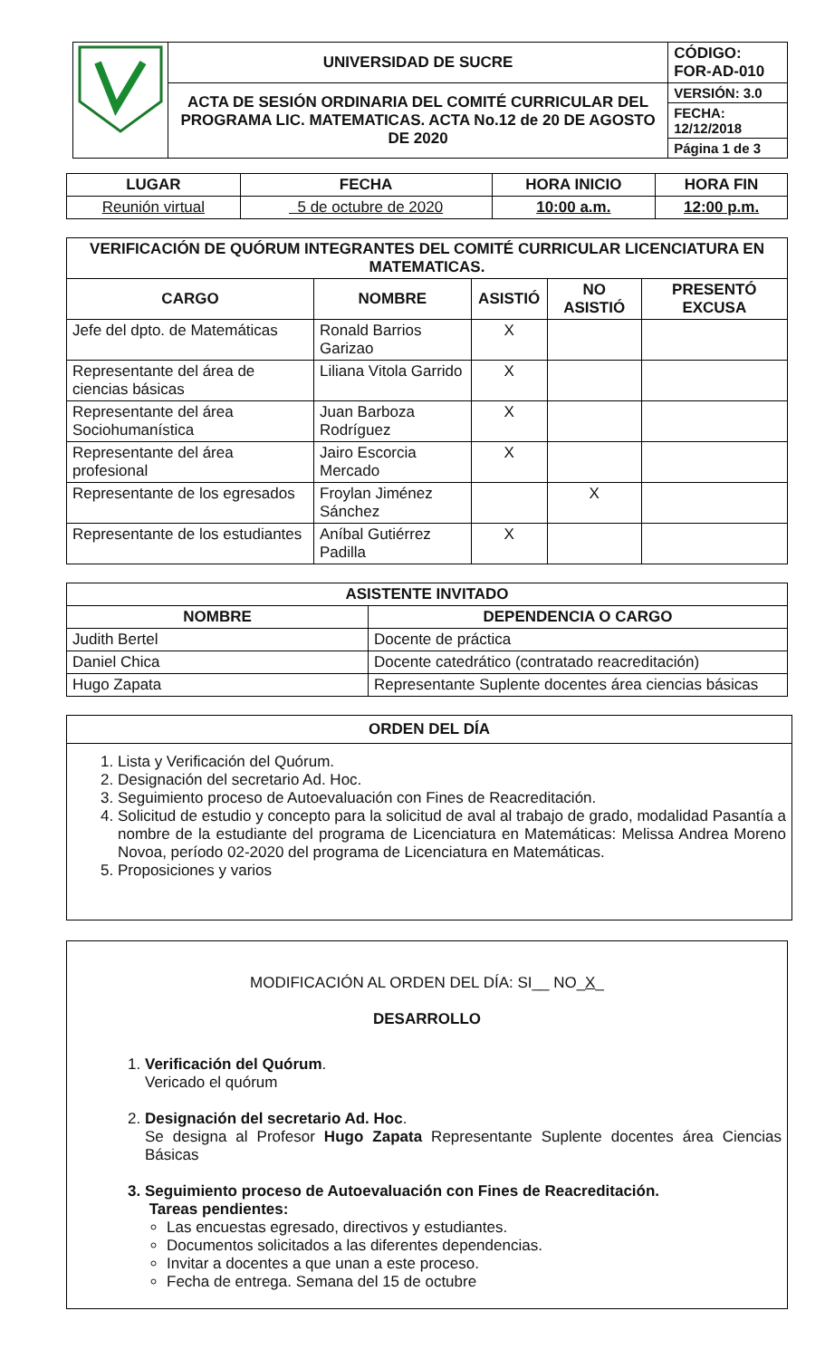| | UNIVERSIDAD DE SUCRE | CÓDIGO: FOR-AD-010 |
| | ACTA DE SESIÓN ORDINARIA DEL COMITÉ CURRICULAR DEL PROGRAMA LIC. MATEMATICAS. ACTA No.12 de 20 DE AGOSTO DE 2020 | VERSIÓN: 3.0 |
| | | FECHA: 12/12/2018 |
| | | Página 1 de 3 |
| LUGAR | FECHA | HORA INICIO | HORA FIN |
| --- | --- | --- | --- |
| Reunión virtual | 5 de octubre de 2020 | 10:00 a.m. | 12:00 p.m. |
| VERIFICACIÓN DE QUÓRUM INTEGRANTES DEL COMITÉ CURRICULAR LICENCIATURA EN MATEMATICAS. | | | | |
| --- | --- | --- | --- | --- |
| CARGO | NOMBRE | ASISTIÓ | NO ASISTIÓ | PRESENTÓ EXCUSA |
| Jefe del dpto. de Matemáticas | Ronald Barrios Garizao | X | | |
| Representante del área de ciencias básicas | Liliana Vitola Garrido | X | | |
| Representante del área Sociohumanística | Juan Barboza Rodríguez | X | | |
| Representante del área profesional | Jairo Escorcia Mercado | X | | |
| Representante de los egresados | Froylan Jiménez Sánchez | | X | |
| Representante de los estudiantes | Aníbal Gutiérrez Padilla | X | | |
| ASISTENTE INVITADO | |
| --- | --- |
| NOMBRE | DEPENDENCIA O CARGO |
| Judith Bertel | Docente de práctica |
| Daniel Chica | Docente catedrático (contratado reacreditación) |
| Hugo Zapata | Representante Suplente docentes área ciencias básicas |
ORDEN DEL DÍA
1. Lista y Verificación del Quórum.
2. Designación del secretario Ad. Hoc.
3. Seguimiento proceso de Autoevaluación con Fines de Reacreditación.
4. Solicitud de estudio y concepto para la solicitud de aval al trabajo de grado, modalidad Pasantía a nombre de la estudiante del programa de Licenciatura en Matemáticas: Melissa Andrea Moreno Novoa, período 02-2020 del programa de Licenciatura en Matemáticas.
5. Proposiciones y varios
MODIFICACIÓN AL ORDEN DEL DÍA: SI__ NO_X_
DESARROLLO
1. Verificación del Quórum.
Vericado el quórum
2. Designación del secretario Ad. Hoc.
Se designa al Profesor Hugo Zapata Representante Suplente docentes área Ciencias Básicas
3. Seguimiento proceso de Autoevaluación con Fines de Reacreditación.
Tareas pendientes:
Las encuestas egresado, directivos y estudiantes.
Documentos solicitados a las diferentes dependencias.
Invitar a docentes a que unan a este proceso.
Fecha de entrega. Semana del 15 de octubre